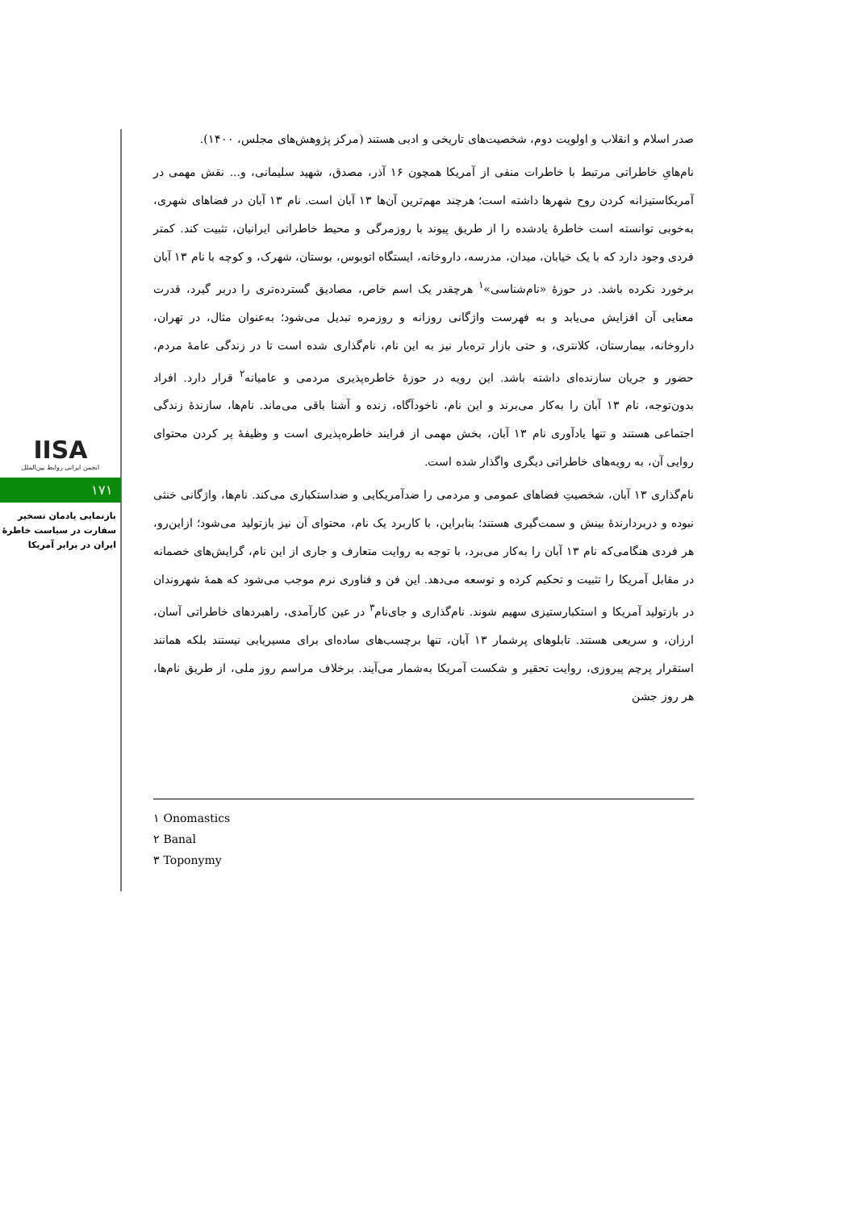IISA
انجمن ایرانی روابط بین‌الملل
۱۷۱
بازنمایی یادمان تسخیر سفارت در سیاست خاطرهٔ ایران در برابر آمریکا
صدر اسلام و انقلاب و اولویت دوم، شخصیت‌های تاریخی و ادبی هستند (مرکز پژوهش‌های مجلس، ۱۴۰۰).
نام‌هایِ خاطراتی مرتبط با خاطرات منفی از آمریکا همچون ۱۶ آذر، مصدق، شهید سلیمانی، و... نقش مهمی در آمریکاستیزانه کردن روح شهرها داشته است؛ هرچند مهم‌ترین آن‌ها ۱۳ آبان است. نام ۱۳ آبان در فضاهای شهری، به‌خوبی توانسته است خاطرهٔ یادشده را از طریق پیوند با روزمرگی و محیط خاطراتی ایرانیان، تثبیت کند. کمتر فردی وجود دارد که با یک خیابان، میدان، مدرسه، داروخانه، ایستگاه اتوبوس، بوستان، شهرک، و کوچه با نام ۱۳ آبان برخورد نکرده باشد. در حوزهٔ «نام‌شناسی»<sup>۱</sup> هرچقدر یک اسم خاص، مصادیق گسترده‌تری را دربر گیرد، قدرت معنایی آن افزایش می‌یابد و به فهرست واژگانی روزانه و روزمره تبدیل می‌شود؛ به‌عنوان مثال، در تهران، داروخانه، بیمارستان، کلانتری، و حتی بازار تره‌بار نیز به این نام، نام‌گذاری شده است تا در زندگی عامهٔ مردم، حضور و جریان سازنده‌ای داشته باشد. این رویه در حوزهٔ خاطره‌پذیری مردمی و عامیانه<sup>۲</sup> قرار دارد. افراد بدون‌توجه، نام ۱۳ آبان را به‌کار می‌برند و این نام، ناخودآگاه، زنده و آشنا باقی می‌ماند. نام‌ها، سازندهٔ زندگی اجتماعی هستند و تنها یادآوری نام ۱۳ آبان، بخش مهمی از فرایند خاطره‌پذیری است و وظیفهٔ پر کردن محتوای روایی آن، به رویه‌های خاطراتی دیگری واگذار شده است.
نام‌گذاری ۱۳ آبان، شخصیتِ فضاهای عمومی و مردمی را ضدآمریکایی و ضداستکباری می‌کند. نام‌ها، واژگانی خنثی نبوده و دربردارندهٔ بینش و سمت‌گیری هستند؛ بنابراین، با کاربرد یک نام، محتوای آن نیز بازتولید می‌شود؛ ازاین‌رو، هر فردی هنگامی‌که نام ۱۳ آبان را به‌کار می‌برد، با توجه به روایت متعارف و جاری از این نام، گرایش‌های خصمانه در مقابل آمریکا را تثبیت و تحکیم کرده و توسعه می‌دهد. این فن و فناوری نرم موجب می‌شود که همهٔ شهروندان در بازتولید آمریکا و استکبارستیزی سهیم شوند. نام‌گذاری و جای‌نام<sup>۳</sup> در عین کارآمدی، راهبردهای خاطراتی آسان، ارزان، و سریعی هستند. تابلوهای پرشمار ۱۳ آبان، تنها برچسب‌های ساده‌ای برای مسیریابی نیستند بلکه همانند استقرار پرچم پیروزی، روایت تحقیر و شکست آمریکا به‌شمار می‌آیند. برخلاف مراسم روز ملی، از طریق نام‌ها، هر روز جشن
۱ Onomastics
۲ Banal
۳ Toponymy